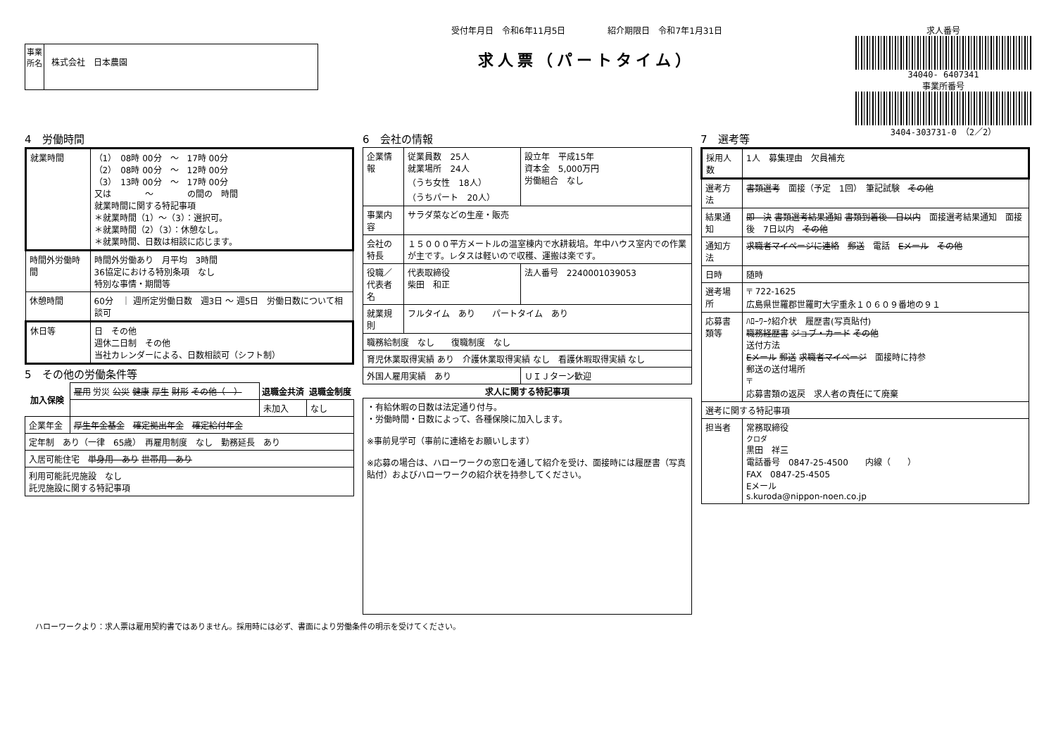事業所名
株式会社　日本農園
受付年月日　令和6年11月5日　　　　　紹介期限日　令和7年1月31日
求人票（パートタイム）
求人番号
34040- 6407341
事業所番号
3404-303731-0　（2／2）
4　労働時間
| 就業時間 | （1） 08時 00分 ～ 17時 00分 （2） 08時 00分 ～ 12時 00分 （3） 13時 00分 ～ 17時 00分 又は ～ の間の 時間 就業時間に関する特記事項 ＊就業時間（1）～（3）：選択可。 ＊就業時間（2）（3）：休憩なし。 ＊就業時間、日数は相談に応じます。 |
| 時間外労働時間 | 時間外労働あり 月平均 3時間 36協定における特別条項 なし 特別な事情・期間等 |
| 休憩時間 | 60分 ｜ 週所定労働日数 週3日 ～ 週5日 労働日数について相談可 |
| 休日等 | 日 その他 週休二日制 その他 当社カレンダーによる、日数相談可（シフト制） |
5　その他の労働条件等
| 加入保険 | 雇用 労災 公災 健康 厚生 財形 その他（ ） | 退職金共済 | 退職金制度 |
| | | 未加入 | なし |
| 企業年金 | 厚生年金基金 確定拠出年金 確定給付年金 | | |
| 定年制 あり（一律 65歳） 再雇用制度 なし 勤務延長 あり | | | |
| 入居可能住宅 単身用 あり 世帯用 あり | | | |
| 利用可能託児施設 なし 託児施設に関する特記事項 | | | |
6　会社の情報
| 企業情報 | 従業員数 25人 就業場所 24人 （うち女性 18人） （うちパート 20人） | 設立年 平成15年 資本金 5,000万円 労働組合 なし |
| 事業内容 | サラダ菜などの生産・販売 | |
| 会社の特長 | １５０００平方メートルの温室棟内で水耕栽培。年中ハウス室内での作業が主です。レタスは軽いので収穫、運搬は楽です。 | |
| 役職／代表者名 | 代表取締役 柴田 和正 | 法人番号 2240001039053 |
| 就業規則 | フルタイム あり パートタイム あり | |
| 職務給制度 なし 復職制度 なし | | |
| 育児休業取得実績 あり 介護休業取得実績 なし 看護休暇取得実績 なし | | |
| 外国人雇用実績 あり | | ＵＩＪターン歓迎 |
| 求人に関する特記事項 | | |
| ・有給休暇の日数は法定通り付与。 ・労働時間・日数によって、各種保険に加入します。 ※事前見学可（事前に連絡をお願いします） ※応募の場合は、ハローワークの窓口を通して紹介を受け、面接時には履歴書（写真貼付）およびハローワークの紹介状を持参してください。 | | |
7　選考等
| 採用人数 | 1人 募集理由 欠員補充 |
| 選考方法 | 書類選考 面接（予定 1回） 筆記試験 その他 |
| 結果通知 | 即 決 書類選考結果通知 書類到着後 日以内 面接選考結果通知 面接後 7日以内 その他 |
| 通知方法 | 求職者マイページに連絡 郵送 電話 Eメール その他 |
| 日時 | 随時 |
| 選考場所 | 〒 722-1625 広島県世羅郡世羅町大字重永１０６０９番地の９１ |
| 応募書類等 | ﾊﾛｰﾜｰｸ紹介状 履歴書(写真貼付) 職務経歴書 ジョブ・カード その他 送付方法 Eメール 郵送 求職者マイページ 面接時に持参 郵送の送付場所 〒 応募書類の返戻 求人者の責任にて廃棄 |
| 選考に関する特記事項 | |
| 担当者 | 常務取締役 クロダ 黒田 祥三 電話番号 0847-25-4500 内線（ ） FAX 0847-25-4505 Eメール s.kuroda@nippon-noen.co.jp |
ハローワークより：求人票は雇用契約書ではありません。採用時には必ず、書面により労働条件の明示を受けてください。